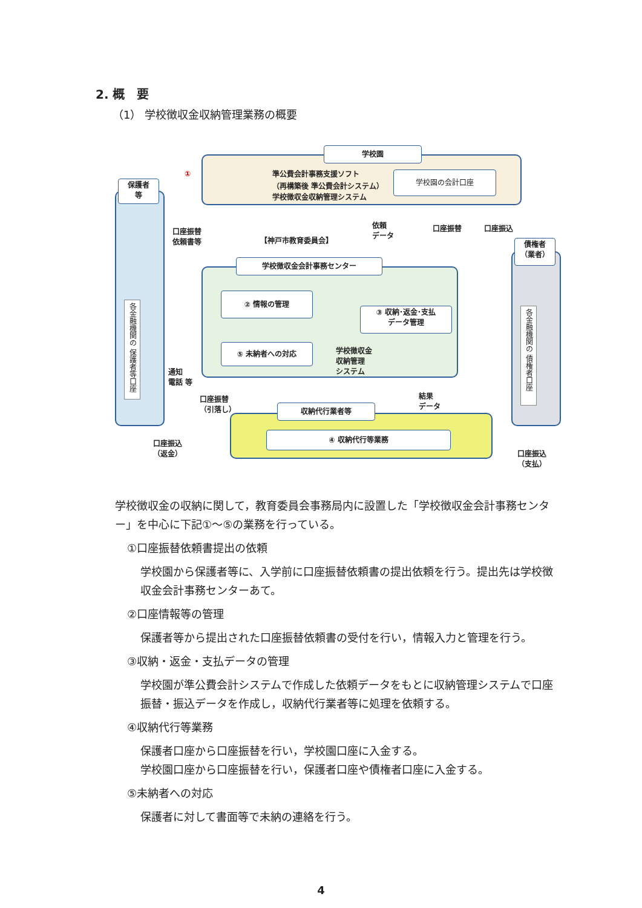2. 概　要
（1） 学校徴収金収納管理業務の概要
学校園
準公費会計事務支援ソフト
（再構築後 準公費会計システム）
学校徴収金収納管理システム
学校園の会計口座
保護者
等
各金融機関の 保護者等口座
口座振替
依頼書等
【神戸市教育委員会】
依頼
データ
口座振替 口座振込
学校徴収金会計事務センター
② 情報の管理
③ 収納･返金･支払
データ管理
⑤ 未納者への対応
学校徴収金
収納管理
システム
通知
電話 等
債権者
（業者）
各金融機関の 債権者口座
口座振替
（引落し）
結果
データ
収納代行業者等
④ 収納代行等業務
口座振込
（返金）
口座振込
（支払）
①
学校徴収金の収納に関して，教育委員会事務局内に設置した「学校徴収金会計事務センター」を中心に下記①～⑤の業務を行っている。
①口座振替依頼書提出の依頼
学校園から保護者等に、入学前に口座振替依頼書の提出依頼を行う。提出先は学校徴収金会計事務センターあて。
②口座情報等の管理
保護者等から提出された口座振替依頼書の受付を行い，情報入力と管理を行う。
③収納・返金・支払データの管理
学校園が準公費会計システムで作成した依頼データをもとに収納管理システムで口座振替・振込データを作成し，収納代行業者等に処理を依頼する。
④収納代行等業務
保護者口座から口座振替を行い，学校園口座に入金する。
学校園口座から口座振替を行い，保護者口座や債権者口座に入金する。
⑤未納者への対応
保護者に対して書面等で未納の連絡を行う。
4